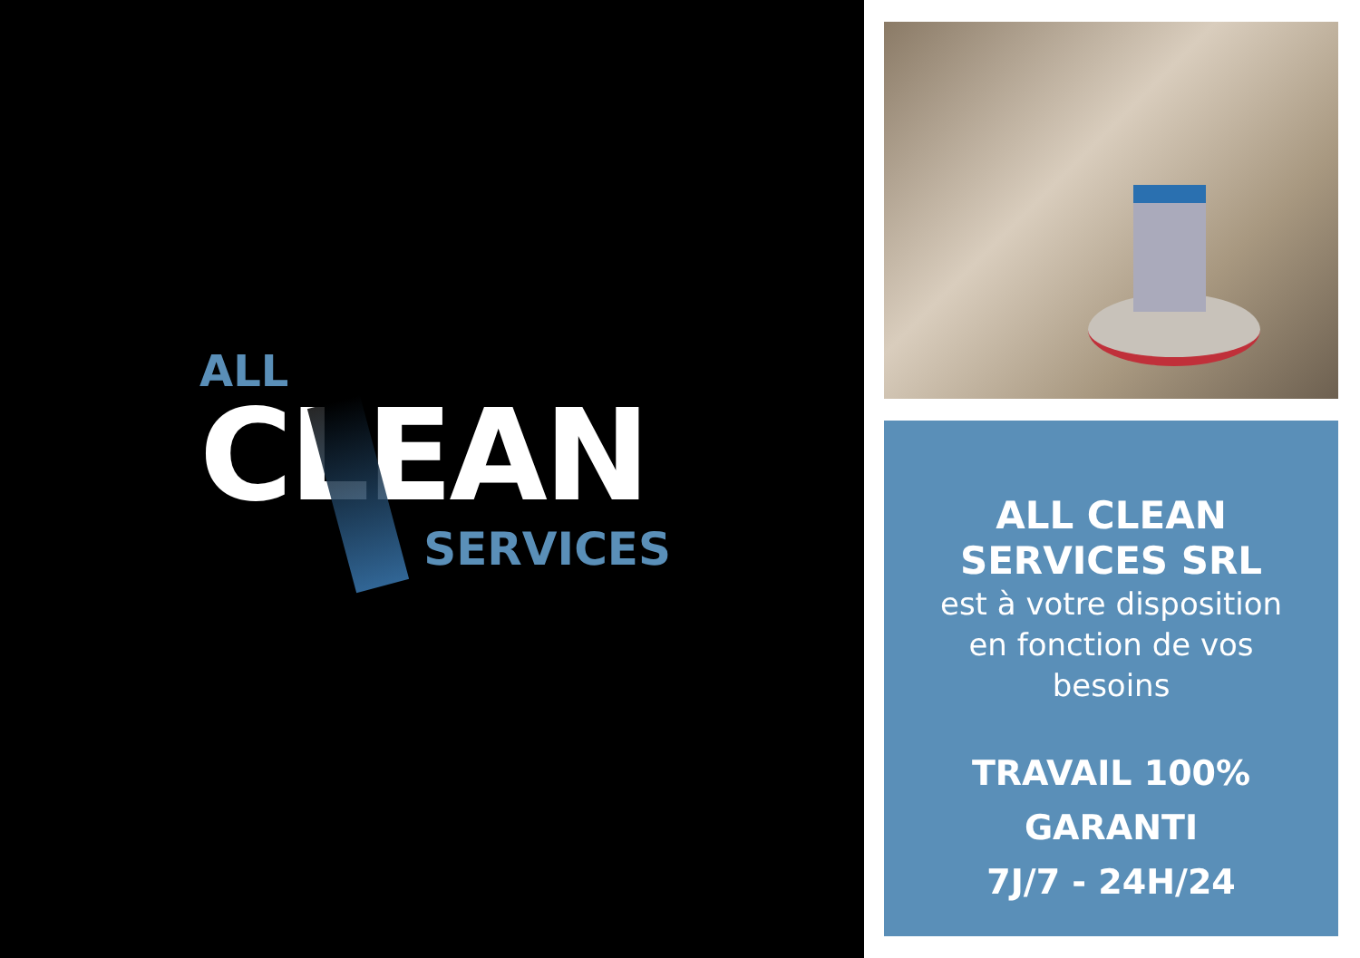ALL
CLEAN
SERVICES
ALL CLEAN
SERVICES SRL
est à votre disposition
en fonction de vos
besoins
TRAVAIL 100%
GARANTI
7J/7 - 24H/24